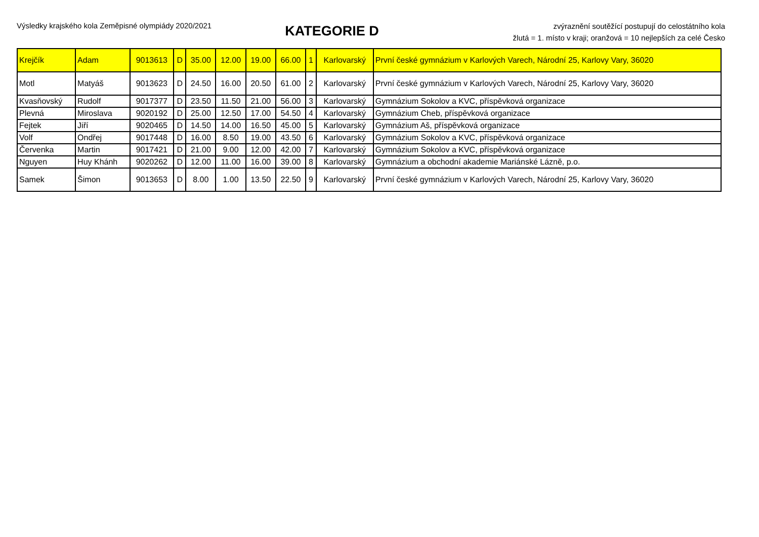Výsledky krajského kola Zeměpisné olympiády 2020/2021
KATEGORIE D
zvýraznění soutěžící postupují do celostátního kola
žlutá = 1. místo v kraji; oranžová = 10 nejlepších za celé Česko
| Krejčík | Adam | 9013613 | D | 35.00 | 12.00 | 19.00 | 66.00 | 1 | Karlovarský | První české gymnázium v Karlových Varech, Národní 25, Karlovy Vary, 36020 |
| Motl | Matyáš | 9013623 | D | 24.50 | 16.00 | 20.50 | 61.00 | 2 | Karlovarský | První české gymnázium v Karlových Varech, Národní 25, Karlovy Vary, 36020 |
| Kvasňovský | Rudolf | 9017377 | D | 23.50 | 11.50 | 21.00 | 56.00 | 3 | Karlovarský | Gymnázium Sokolov a KVC, příspěvková organizace |
| Plevná | Miroslava | 9020192 | D | 25.00 | 12.50 | 17.00 | 54.50 | 4 | Karlovarský | Gymnázium Cheb, příspěvková organizace |
| Fejtek | Jiří | 9020465 | D | 14.50 | 14.00 | 16.50 | 45.00 | 5 | Karlovarský | Gymnázium Aš, příspěvková organizace |
| Volf | Ondřej | 9017448 | D | 16.00 | 8.50 | 19.00 | 43.50 | 6 | Karlovarský | Gymnázium Sokolov a KVC, příspěvková organizace |
| Červenka | Martin | 9017421 | D | 21.00 | 9.00 | 12.00 | 42.00 | 7 | Karlovarský | Gymnázium Sokolov a KVC, příspěvková organizace |
| Nguyen | Huy Khánh | 9020262 | D | 12.00 | 11.00 | 16.00 | 39.00 | 8 | Karlovarský | Gymnázium a obchodní akademie Mariánské Lázně, p.o. |
| Samek | Šimon | 9013653 | D | 8.00 | 1.00 | 13.50 | 22.50 | 9 | Karlovarský | První české gymnázium v Karlových Varech, Národní 25, Karlovy Vary, 36020 |